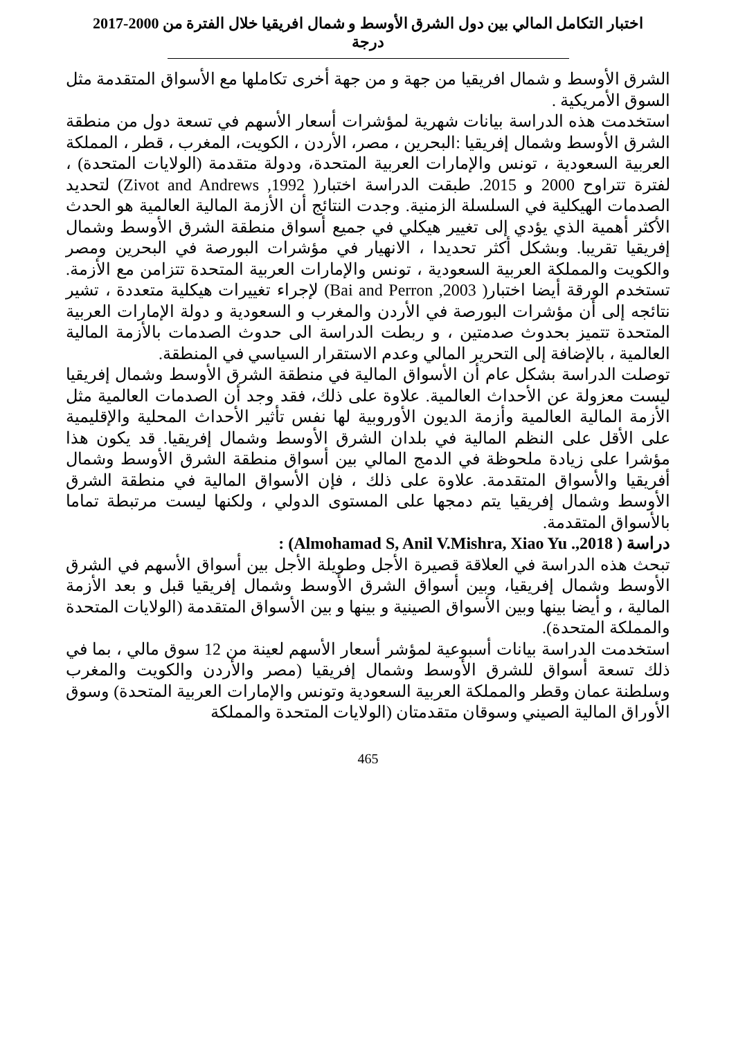اختبار التكامل المالي بين دول الشرق الأوسط و شمال افريقيا خلال الفترة من 2000-2017
درجة
الشرق الأوسط و شمال افريقيا من جهة و من جهة أخرى تكاملها مع الأسواق المتقدمة مثل السوق الأمريكية .
استخدمت هذه الدراسة بيانات شهرية لمؤشرات أسعار الأسهم في تسعة دول من منطقة الشرق الأوسط وشمال إفريقيا :البحرين ، مصر، الأردن ، الكويت، المغرب ، قطر ، المملكة العربية السعودية ، تونس والإمارات العربية المتحدة، ودولة متقدمة (الولايات المتحدة) ، لفترة تتراوح 2000 و 2015. طبقت الدراسة اختبار( Zivot and Andrews ,1992) لتحديد الصدمات الهيكلية في السلسلة الزمنية. وجدت النتائج أن الأزمة المالية العالمية هو الحدث الأكثر أهمية الذي يؤدي إلى تغيير هيكلي في جميع أسواق منطقة الشرق الأوسط وشمال إفريقيا تقريبا. وبشكل أكثر تحديدا ، الانهيار في مؤشرات البورصة في البحرين ومصر والكويت والمملكة العربية السعودية ، تونس والإمارات العربية المتحدة تتزامن مع الأزمة. تستخدم الورقة أيضا اختبار( Bai and Perron ,2003) لإجراء تغييرات هيكلية متعددة ، تشير نتائجه إلى أن مؤشرات البورصة في الأردن والمغرب و السعودية و دولة الإمارات العربية المتحدة تتميز بحدوث صدمتين ، و ربطت الدراسة الى حدوث الصدمات بالأزمة المالية العالمية ، بالإضافة إلى التحرير المالي وعدم الاستقرار السياسي في المنطقة.
توصلت الدراسة بشكل عام أن الأسواق المالية في منطقة الشرق الأوسط وشمال إفريقيا ليست معزولة عن الأحداث العالمية. علاوة على ذلك، فقد وجد أن الصدمات العالمية مثل الأزمة المالية العالمية وأزمة الديون الأوروبية لها نفس تأثير الأحداث المحلية والإقليمية على الأقل على النظم المالية في بلدان الشرق الأوسط وشمال إفريقيا. قد يكون هذا مؤشرا على زيادة ملحوظة في الدمج المالي بين أسواق منطقة الشرق الأوسط وشمال أفريقيا والأسواق المتقدمة. علاوة على ذلك ، فإن الأسواق المالية في منطقة الشرق الأوسط وشمال إفريقيا يتم دمجها على المستوى الدولي ، ولكنها ليست مرتبطة تماما بالأسواق المتقدمة.
دراسة ( Almohamad S, Anil V.Mishra, Xiao Yu .,2018) :
تبحث هذه الدراسة في العلاقة قصيرة الأجل وطويلة الأجل بين أسواق الأسهم في الشرق الأوسط وشمال إفريقيا، وبين أسواق الشرق الأوسط وشمال إفريقيا قبل و بعد الأزمة المالية ، و أيضا بينها وبين الأسواق الصينية و بينها و بين الأسواق المتقدمة (الولايات المتحدة والمملكة المتحدة).
استخدمت الدراسة بيانات أسبوعية لمؤشر أسعار الأسهم لعينة من 12 سوق مالي ، بما في ذلك تسعة أسواق للشرق الأوسط وشمال إفريقيا (مصر والأردن والكويت والمغرب وسلطنة عمان وقطر والمملكة العربية السعودية وتونس والإمارات العربية المتحدة) وسوق الأوراق المالية الصيني وسوقان متقدمتان (الولايات المتحدة والمملكة
465